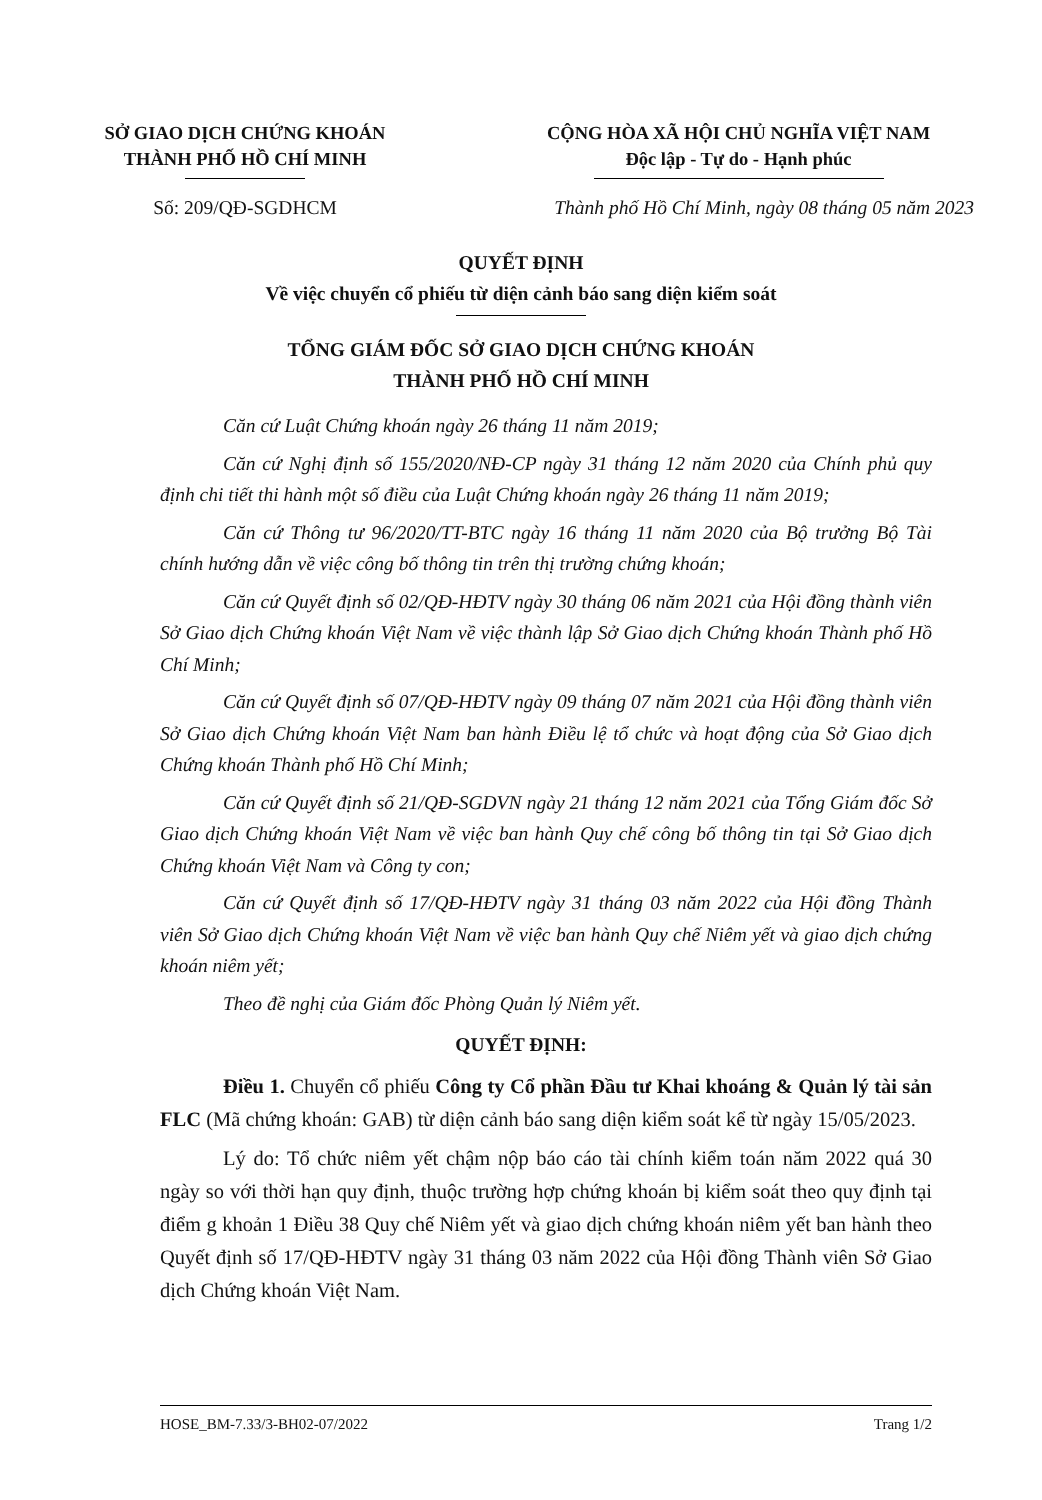SỞ GIAO DỊCH CHỨNG KHOÁN
THÀNH PHỐ HỒ CHÍ MINH
CỘNG HÒA XÃ HỘI CHỦ NGHĨA VIỆT NAM
Độc lập - Tự do - Hạnh phúc
Số: 209/QĐ-SGDHCM Thành phố Hồ Chí Minh, ngày 08 tháng 05 năm 2023
QUYẾT ĐỊNH
Về việc chuyển cổ phiếu từ diện cảnh báo sang diện kiểm soát
TỔNG GIÁM ĐỐC SỞ GIAO DỊCH CHỨNG KHOÁN
THÀNH PHỐ HỒ CHÍ MINH
Căn cứ Luật Chứng khoán ngày 26 tháng 11 năm 2019;
Căn cứ Nghị định số 155/2020/NĐ-CP ngày 31 tháng 12 năm 2020 của Chính phủ quy định chi tiết thi hành một số điều của Luật Chứng khoán ngày 26 tháng 11 năm 2019;
Căn cứ Thông tư 96/2020/TT-BTC ngày 16 tháng 11 năm 2020 của Bộ trưởng Bộ Tài chính hướng dẫn về việc công bố thông tin trên thị trường chứng khoán;
Căn cứ Quyết định số 02/QĐ-HĐTV ngày 30 tháng 06 năm 2021 của Hội đồng thành viên Sở Giao dịch Chứng khoán Việt Nam về việc thành lập Sở Giao dịch Chứng khoán Thành phố Hồ Chí Minh;
Căn cứ Quyết định số 07/QĐ-HĐTV ngày 09 tháng 07 năm 2021 của Hội đồng thành viên Sở Giao dịch Chứng khoán Việt Nam ban hành Điều lệ tổ chức và hoạt động của Sở Giao dịch Chứng khoán Thành phố Hồ Chí Minh;
Căn cứ Quyết định số 21/QĐ-SGDVN ngày 21 tháng 12 năm 2021 của Tổng Giám đốc Sở Giao dịch Chứng khoán Việt Nam về việc ban hành Quy chế công bố thông tin tại Sở Giao dịch Chứng khoán Việt Nam và Công ty con;
Căn cứ Quyết định số 17/QĐ-HĐTV ngày 31 tháng 03 năm 2022 của Hội đồng Thành viên Sở Giao dịch Chứng khoán Việt Nam về việc ban hành Quy chế Niêm yết và giao dịch chứng khoán niêm yết;
Theo đề nghị của Giám đốc Phòng Quản lý Niêm yết.
QUYẾT ĐỊNH:
Điều 1. Chuyển cổ phiếu Công ty Cổ phần Đầu tư Khai khoáng & Quản lý tài sản FLC (Mã chứng khoán: GAB) từ diện cảnh báo sang diện kiểm soát kể từ ngày 15/05/2023.
Lý do: Tổ chức niêm yết chậm nộp báo cáo tài chính kiểm toán năm 2022 quá 30 ngày so với thời hạn quy định, thuộc trường hợp chứng khoán bị kiểm soát theo quy định tại điểm g khoản 1 Điều 38 Quy chế Niêm yết và giao dịch chứng khoán niêm yết ban hành theo Quyết định số 17/QĐ-HĐTV ngày 31 tháng 03 năm 2022 của Hội đồng Thành viên Sở Giao dịch Chứng khoán Việt Nam.
HOSE_BM-7.33/3-BH02-07/2022 Trang 1/2